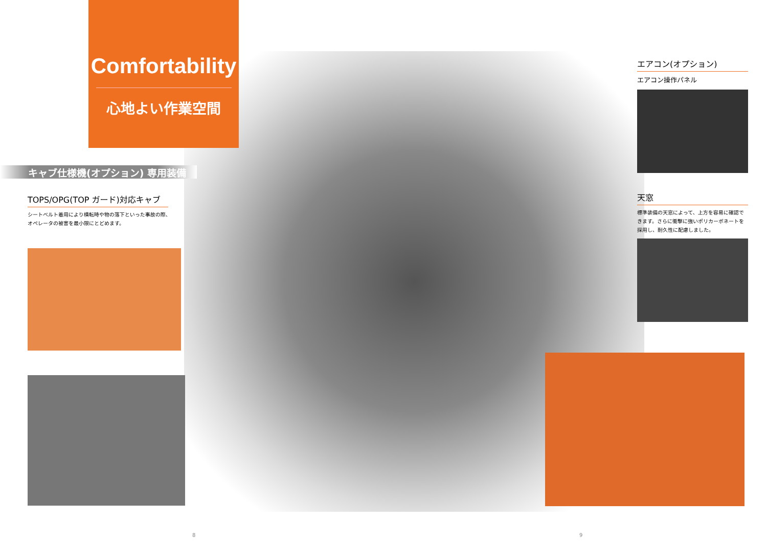Comfortability
心地よい作業空間
キャブ仕様機(オプション) 専用装備
TOPS/OPG(TOP ガード)対応キャブ
シートベルト着用により横転時や物の落下といった事故の際、オペレータの被害を最小限にとどめます。
エアコン(オプション)
エアコン操作パネル
天窓
標準装備の天窓によって、上方を容易に確認できます。さらに衝撃に強いポリカーボネートを採用し、耐久性に配慮しました。
8 9